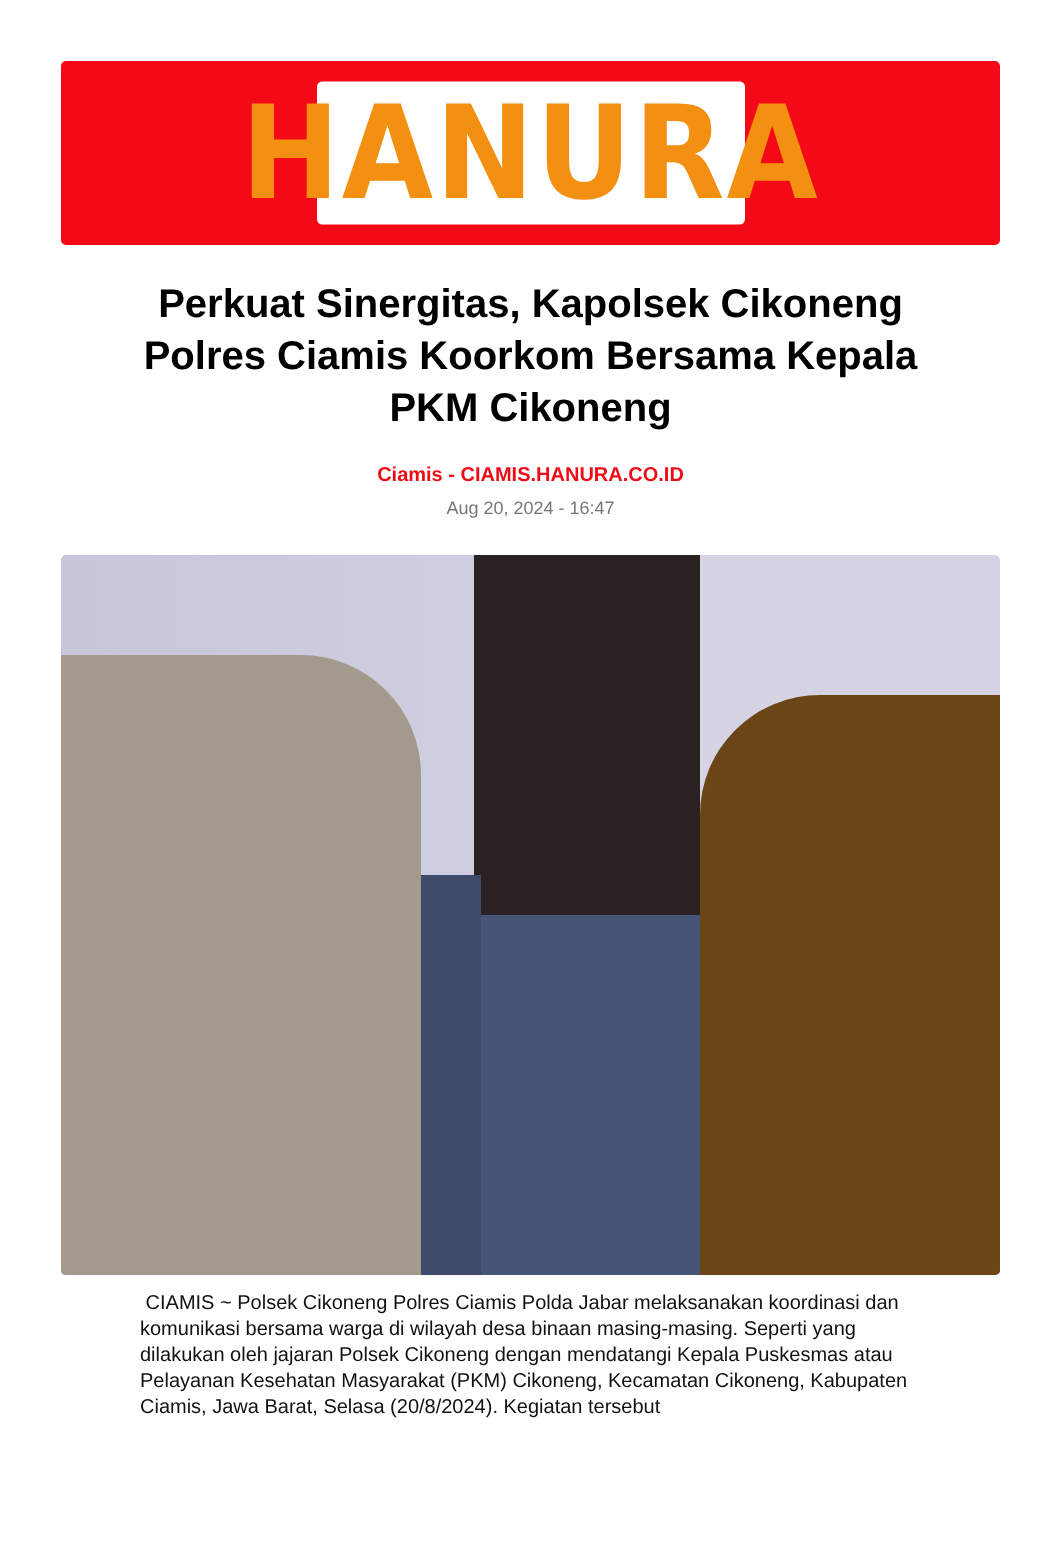HANURA
Perkuat Sinergitas, Kapolsek Cikoneng Polres Ciamis Koorkom Bersama Kepala PKM Cikoneng
Ciamis - CIAMIS.HANURA.CO.ID
Aug 20, 2024 - 16:47
CIAMIS ~ Polsek Cikoneng Polres Ciamis Polda Jabar melaksanakan koordinasi dan komunikasi bersama warga di wilayah desa binaan masing-masing. Seperti yang dilakukan oleh jajaran Polsek Cikoneng dengan mendatangi Kepala Puskesmas atau Pelayanan Kesehatan Masyarakat (PKM) Cikoneng, Kecamatan Cikoneng, Kabupaten Ciamis, Jawa Barat, Selasa (20/8/2024). Kegiatan tersebut